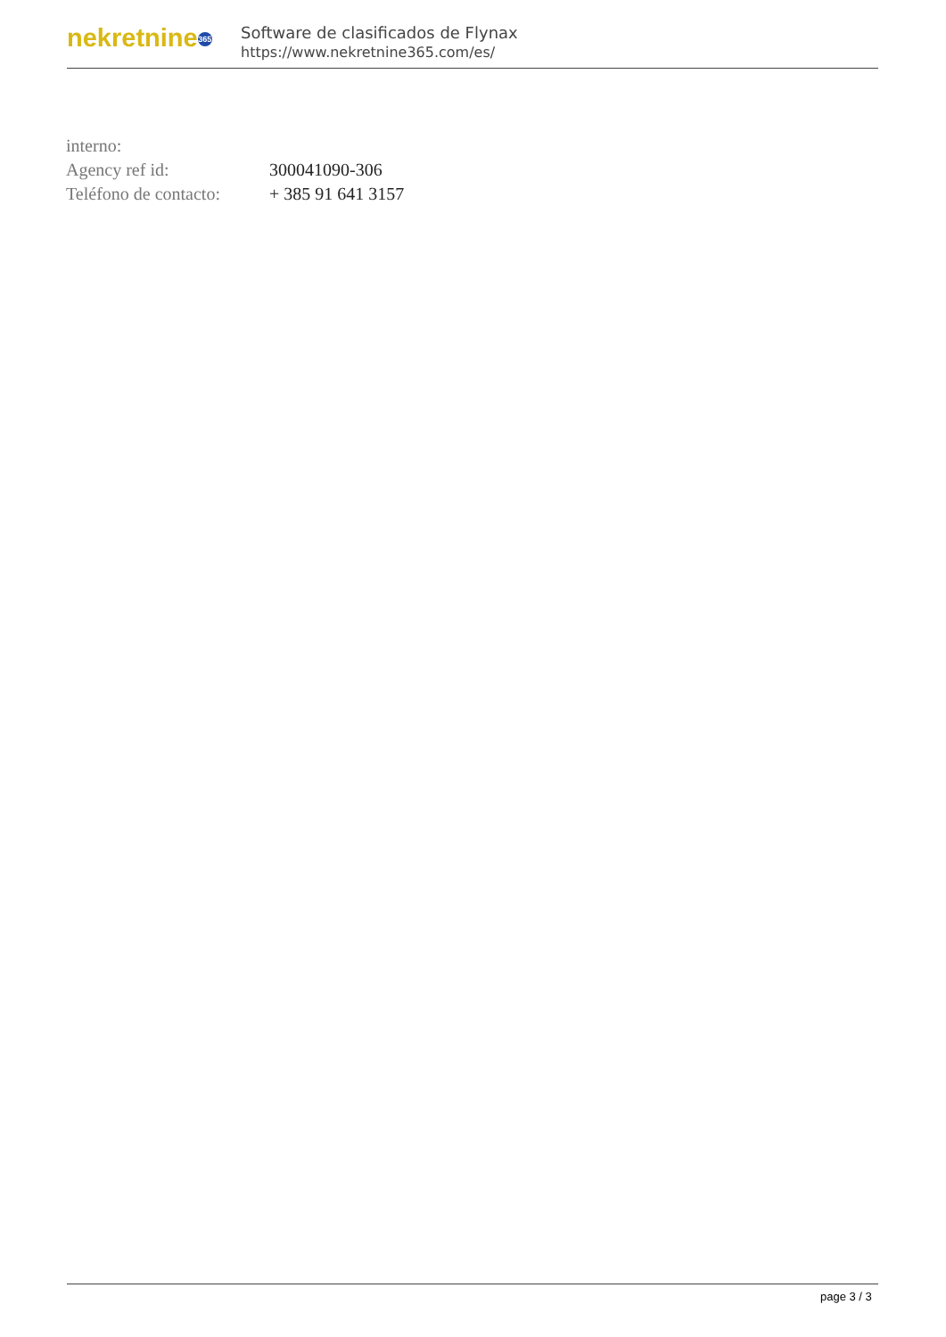nekretnine 365
Software de clasificados de Flynax
https://www.nekretnine365.com/es/
| interno: | |
| Agency ref id: | 300041090-306 |
| Teléfono de contacto: | + 385 91 641 3157 |
page 3 / 3